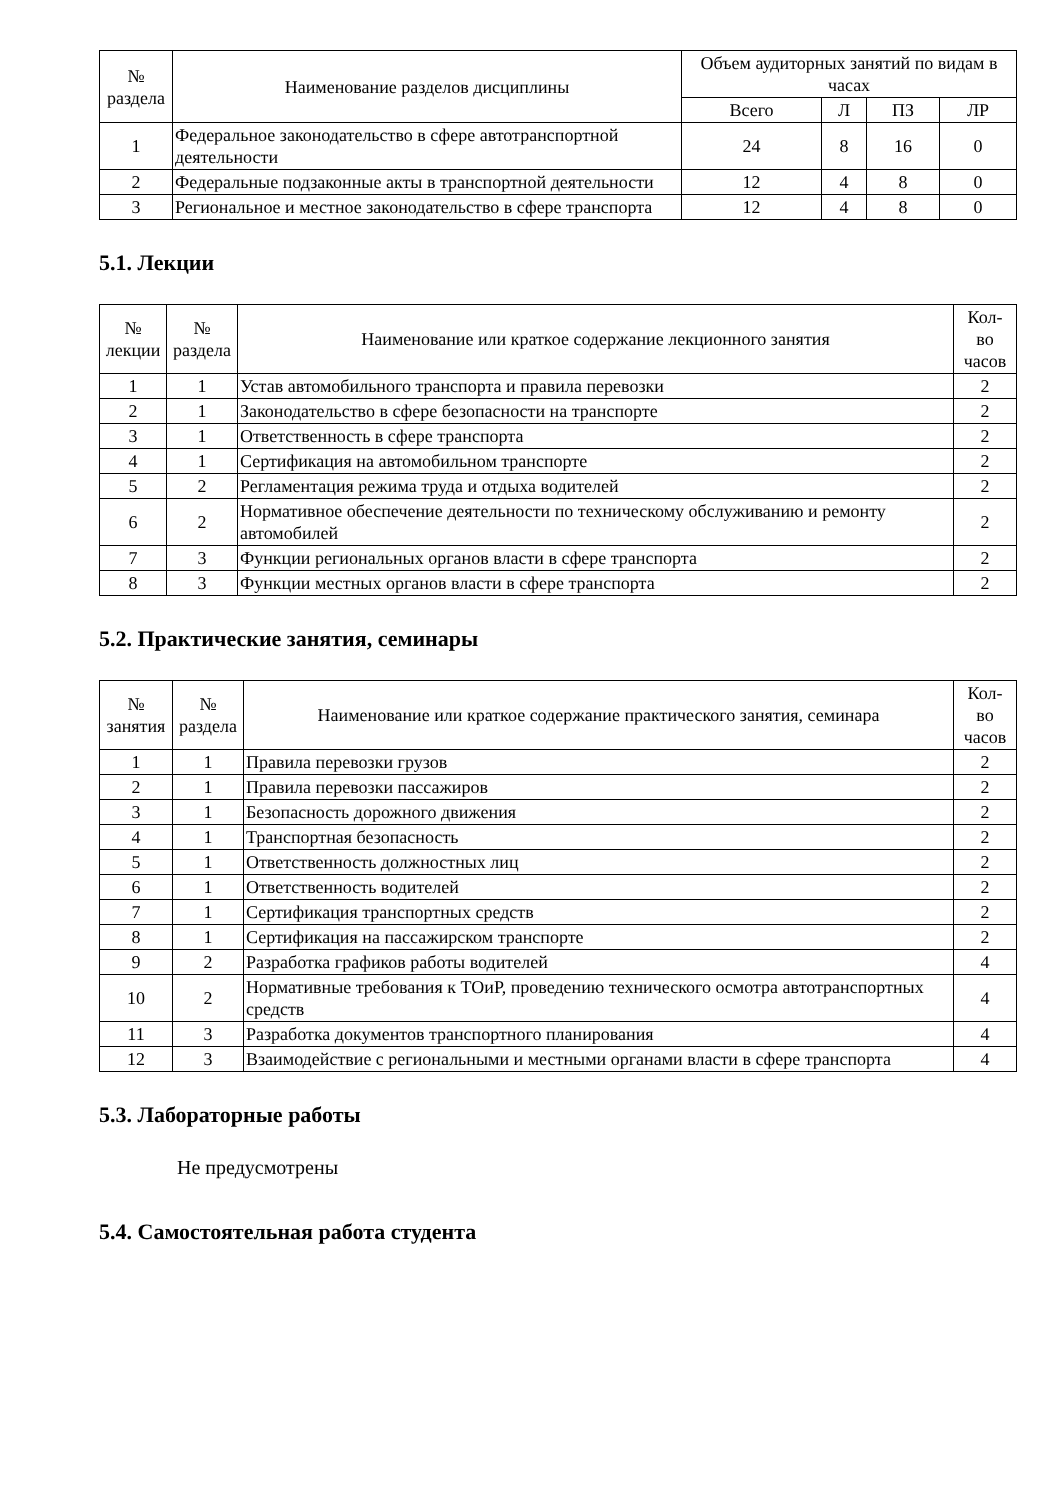| № раздела | Наименование разделов дисциплины | Объем аудиторных занятий по видам в часах | | | |
| --- | --- | --- | --- | --- | --- |
| | | Всего | Л | ПЗ | ЛР |
| 1 | Федеральное законодательство в сфере автотранспортной деятельности | 24 | 8 | 16 | 0 |
| 2 | Федеральные подзаконные акты в транспортной деятельности | 12 | 4 | 8 | 0 |
| 3 | Региональное и местное законодательство в сфере транспорта | 12 | 4 | 8 | 0 |
5.1. Лекции
| № лекции | № раздела | Наименование или краткое содержание лекционного занятия | Кол- во часов |
| --- | --- | --- | --- |
| 1 | 1 | Устав автомобильного транспорта и правила перевозки | 2 |
| 2 | 1 | Законодательство в сфере безопасности на транспорте | 2 |
| 3 | 1 | Ответственность в сфере транспорта | 2 |
| 4 | 1 | Сертификация на автомобильном транспорте | 2 |
| 5 | 2 | Регламентация режима труда и отдыха водителей | 2 |
| 6 | 2 | Нормативное обеспечение деятельности по техническому обслуживанию и ремонту автомобилей | 2 |
| 7 | 3 | Функции региональных органов власти в сфере транспорта | 2 |
| 8 | 3 | Функции местных органов власти в сфере транспорта | 2 |
5.2. Практические занятия, семинары
| № занятия | № раздела | Наименование или краткое содержание практического занятия, семинара | Кол- во часов |
| --- | --- | --- | --- |
| 1 | 1 | Правила перевозки грузов | 2 |
| 2 | 1 | Правила перевозки пассажиров | 2 |
| 3 | 1 | Безопасность дорожного движения | 2 |
| 4 | 1 | Транспортная безопасность | 2 |
| 5 | 1 | Ответственность должностных лиц | 2 |
| 6 | 1 | Ответственность водителей | 2 |
| 7 | 1 | Сертификация транспортных средств | 2 |
| 8 | 1 | Сертификация на пассажирском транспорте | 2 |
| 9 | 2 | Разработка графиков работы водителей | 4 |
| 10 | 2 | Нормативные требования к ТОиР, проведению технического осмотра автотранспортных средств | 4 |
| 11 | 3 | Разработка документов транспортного планирования | 4 |
| 12 | 3 | Взаимодействие с региональными и местными органами власти в сфере транспорта | 4 |
5.3. Лабораторные работы
Не предусмотрены
5.4. Самостоятельная работа студента